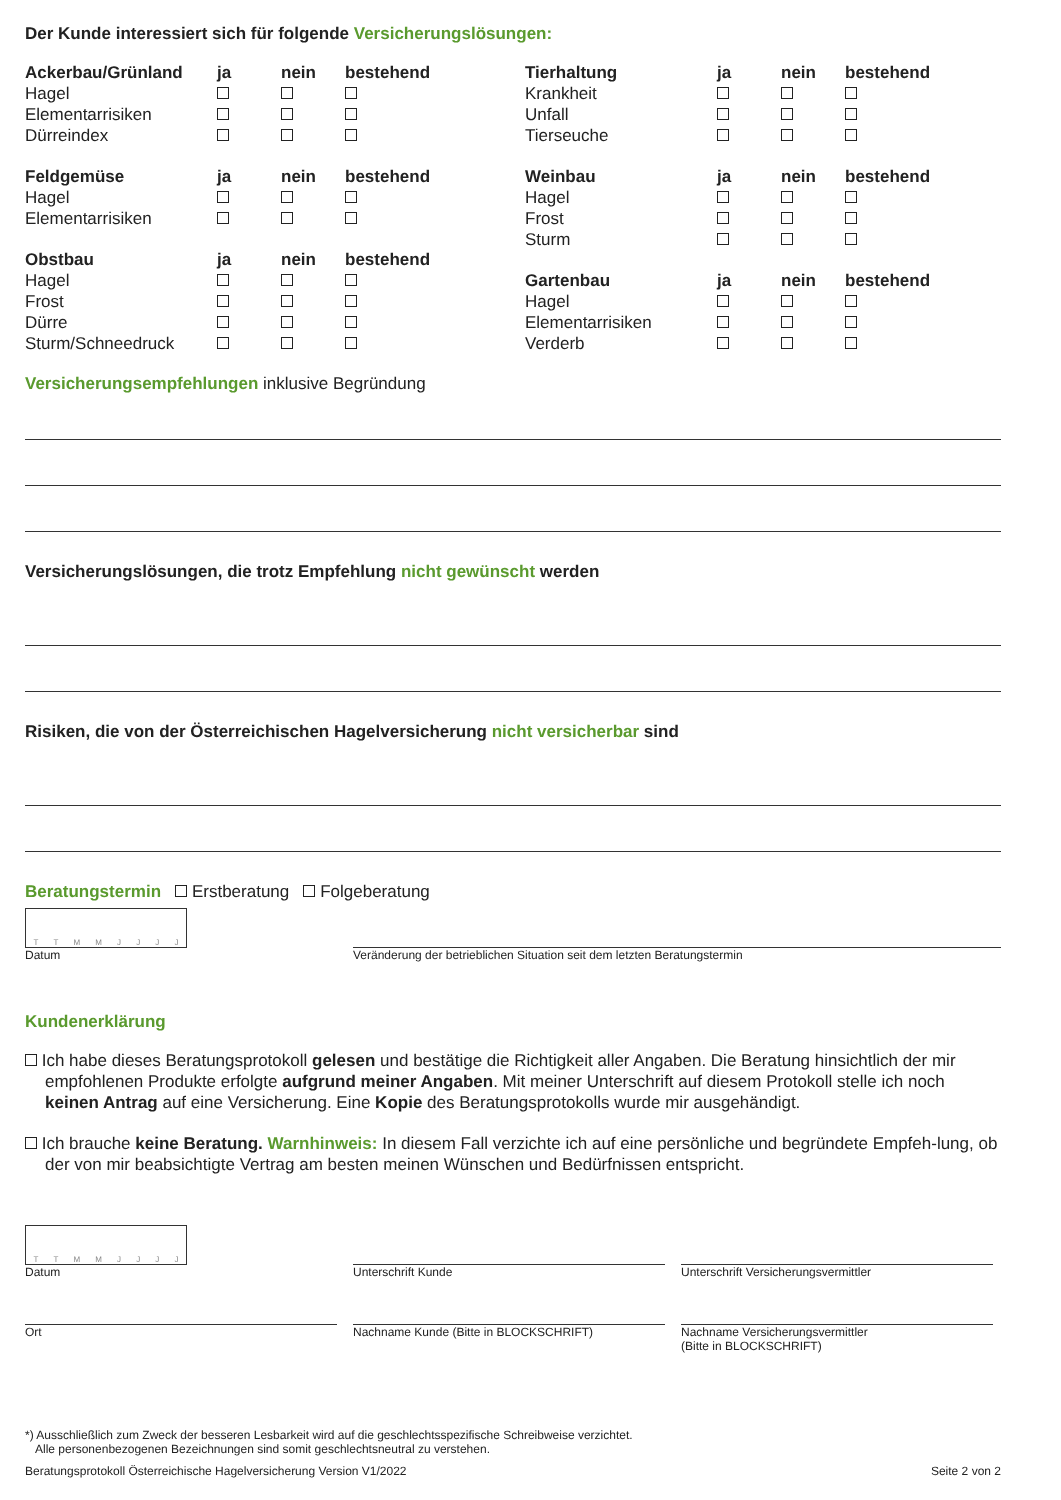Der Kunde interessiert sich für folgende Versicherungslösungen:
| Ackerbau/Grünland | ja | nein | bestehend |
| --- | --- | --- | --- |
| Hagel | | | |
| Elementarrisiken | | | |
| Dürreindex | | | |
| Feldgemüse | ja | nein | bestehend |
| --- | --- | --- | --- |
| Hagel | | | |
| Elementarrisiken | | | |
| Obstbau | ja | nein | bestehend |
| --- | --- | --- | --- |
| Hagel | | | |
| Frost | | | |
| Dürre | | | |
| Sturm/Schneedruck | | | |
| Tierhaltung | ja | nein | bestehend |
| --- | --- | --- | --- |
| Krankheit | | | |
| Unfall | | | |
| Tierseuche | | | |
| Weinbau | ja | nein | bestehend |
| --- | --- | --- | --- |
| Hagel | | | |
| Frost | | | |
| Sturm | | | |
| Gartenbau | ja | nein | bestehend |
| --- | --- | --- | --- |
| Hagel | | | |
| Elementarrisiken | | | |
| Verderb | | | |
Versicherungsempfehlungen inklusive Begründung
Versicherungslösungen, die trotz Empfehlung nicht gewünscht werden
Risiken, die von der Österreichischen Hagelversicherung nicht versicherbar sind
Beratungstermin Erstberatung Folgeberatung
TTMMJJJJ
Datum
Veränderung der betrieblichen Situation seit dem letzten Beratungstermin
Kundenerklärung
Ich habe dieses Beratungsprotokoll gelesen und bestätige die Richtigkeit aller Angaben. Die Beratung hinsichtlich der mir empfohlenen Produkte erfolgte aufgrund meiner Angaben. Mit meiner Unterschrift auf diesem Protokoll stelle ich noch keinen Antrag auf eine Versicherung. Eine Kopie des Beratungsprotokolls wurde mir ausgehändigt.
Ich brauche keine Beratung. Warnhinweis: In diesem Fall verzichte ich auf eine persönliche und begründete Empfeh-lung, ob der von mir beabsichtigte Vertrag am besten meinen Wünschen und Bedürfnissen entspricht.
TTMMJJJJ
Datum
Unterschrift Kunde
Unterschrift Versicherungsvermittler
Ort Nachname Kunde (Bitte in BLOCKSCHRIFT) Nachname Versicherungsvermittler
(Bitte in BLOCKSCHRIFT)
*) Ausschließlich zum Zweck der besseren Lesbarkeit wird auf die geschlechtsspezifische Schreibweise verzichtet.
Alle personenbezogenen Bezeichnungen sind somit geschlechtsneutral zu verstehen.
Beratungsprotokoll Österreichische Hagelversicherung Version V1/2022 Seite 2 von 2